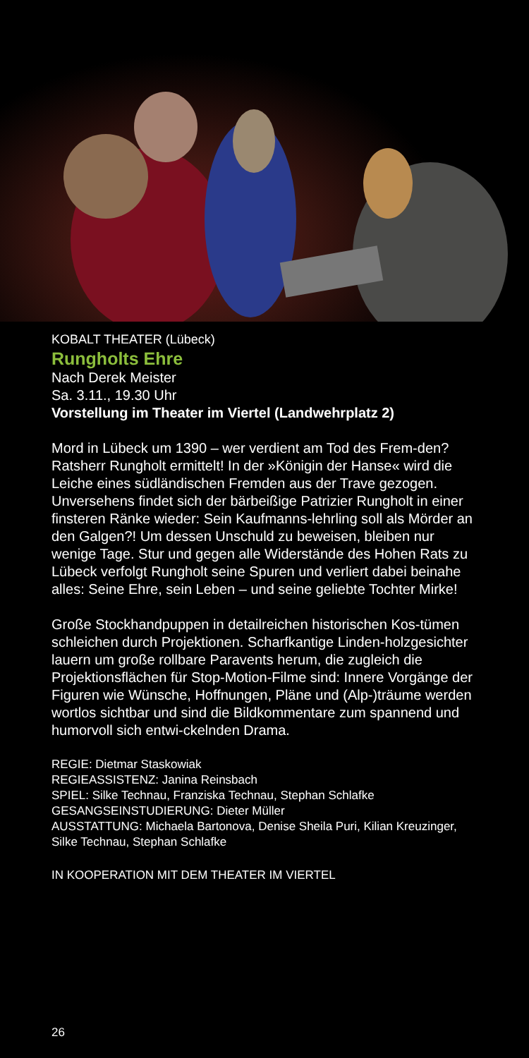KOBALT THEATER (Lübeck)
Rungholts Ehre
Nach Derek Meister
Sa. 3.11., 19.30 Uhr
Vorstellung im Theater im Viertel (Landwehrplatz 2)
Mord in Lübeck um 1390 – wer verdient am Tod des Frem-den? Ratsherr Rungholt ermittelt! In der »Königin der Hanse« wird die Leiche eines südländischen Fremden aus der Trave gezogen. Unversehens findet sich der bärbeißige Patrizier Rungholt in einer finsteren Ränke wieder: Sein Kaufmanns-lehrling soll als Mörder an den Galgen?! Um dessen Unschuld zu beweisen, bleiben nur wenige Tage. Stur und gegen alle Widerstände des Hohen Rats zu Lübeck verfolgt Rungholt seine Spuren und verliert dabei beinahe alles: Seine Ehre, sein Leben – und seine geliebte Tochter Mirke!
Große Stockhandpuppen in detailreichen historischen Kos-tümen schleichen durch Projektionen. Scharfkantige Linden-holzgesichter lauern um große rollbare Paravents herum, die zugleich die Projektionsflächen für Stop-Motion-Filme sind: Innere Vorgänge der Figuren wie Wünsche, Hoffnungen, Pläne und (Alp-)träume werden wortlos sichtbar und sind die Bildkommentare zum spannend und humorvoll sich entwi-ckelnden Drama.
REGIE: Dietmar Staskowiak
REGIEASSISTENZ: Janina Reinsbach
SPIEL: Silke Technau, Franziska Technau, Stephan Schlafke
GESANGSEINSTUDIERUNG: Dieter Müller
AUSSTATTUNG: Michaela Bartonova, Denise Sheila Puri, Kilian Kreuzinger, Silke Technau, Stephan Schlafke
IN KOOPERATION MIT DEM THEATER IM VIERTEL
26